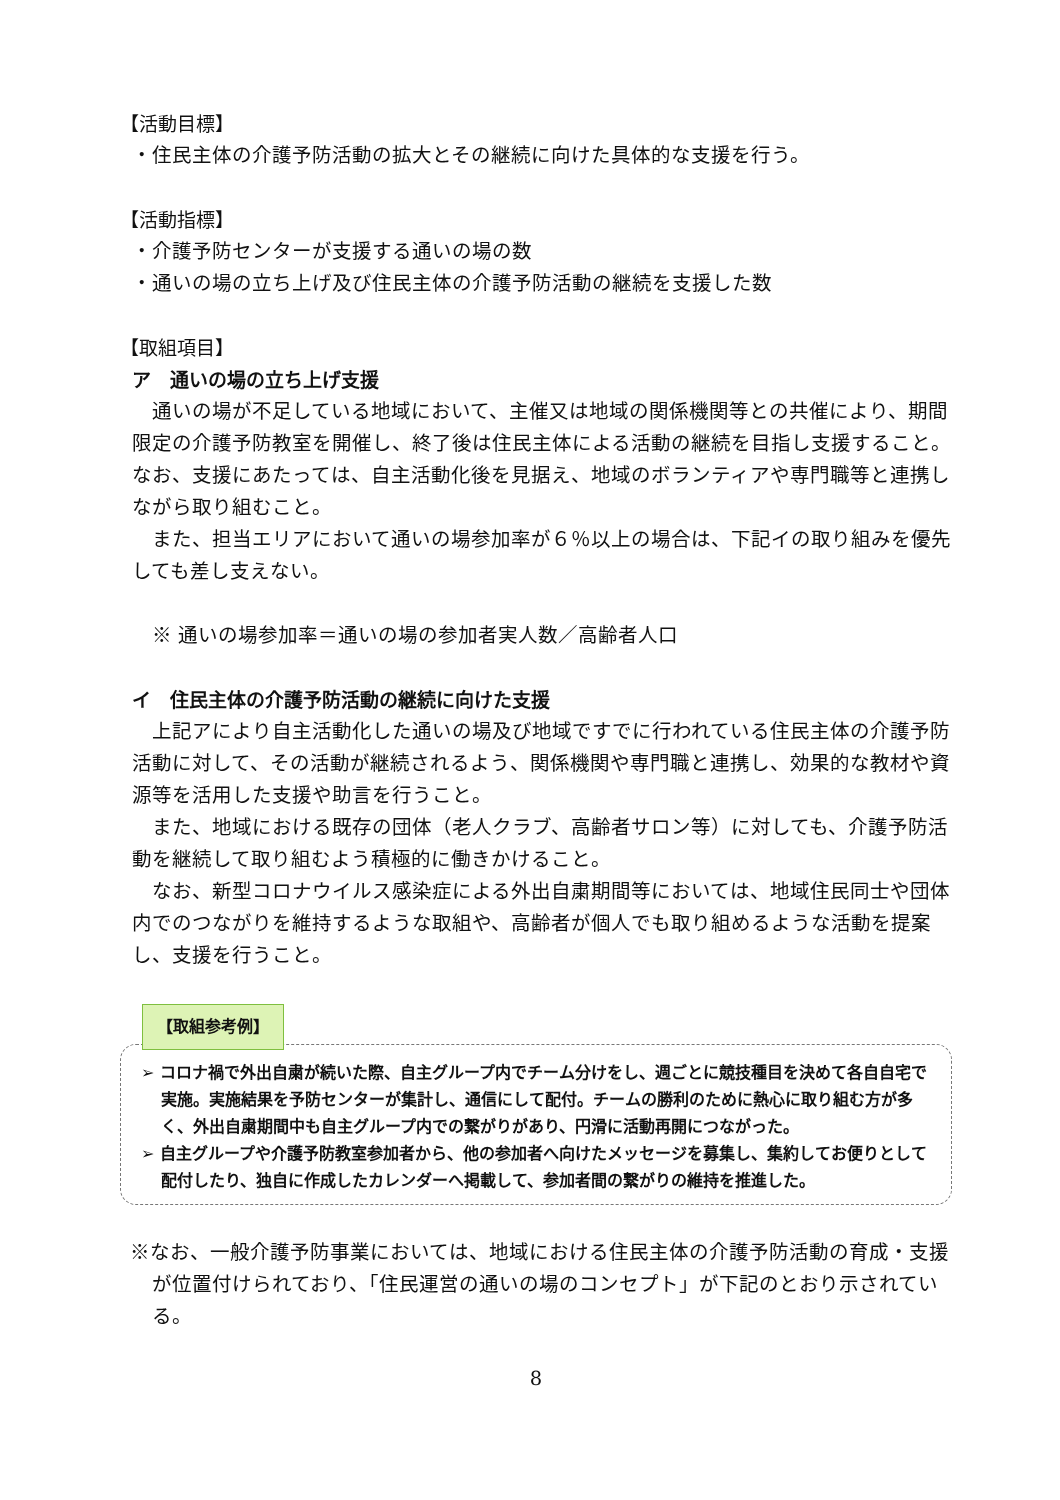【活動目標】
・住民主体の介護予防活動の拡大とその継続に向けた具体的な支援を行う。
【活動指標】
・介護予防センターが支援する通いの場の数
・通いの場の立ち上げ及び住民主体の介護予防活動の継続を支援した数
【取組項目】
ア　通いの場の立ち上げ支援
通いの場が不足している地域において、主催又は地域の関係機関等との共催により、期間限定の介護予防教室を開催し、終了後は住民主体による活動の継続を目指し支援すること。なお、支援にあたっては、自主活動化後を見据え、地域のボランティアや専門職等と連携しながら取り組むこと。
また、担当エリアにおいて通いの場参加率が６％以上の場合は、下記イの取り組みを優先しても差し支えない。
※ 通いの場参加率＝通いの場の参加者実人数／高齢者人口
イ　住民主体の介護予防活動の継続に向けた支援
上記アにより自主活動化した通いの場及び地域ですでに行われている住民主体の介護予防活動に対して、その活動が継続されるよう、関係機関や専門職と連携し、効果的な教材や資源等を活用した支援や助言を行うこと。
また、地域における既存の団体（老人クラブ、高齢者サロン等）に対しても、介護予防活動を継続して取り組むよう積極的に働きかけること。
なお、新型コロナウイルス感染症による外出自粛期間等においては、地域住民同士や団体内でのつながりを維持するような取組や、高齢者が個人でも取り組めるような活動を提案し、支援を行うこと。
【取組参考例】
➢ コロナ禍で外出自粛が続いた際、自主グループ内でチーム分けをし、週ごとに競技種目を決めて各自自宅で実施。実施結果を予防センターが集計し、通信にして配付。チームの勝利のために熱心に取り組む方が多く、外出自粛期間中も自主グループ内での繋がりがあり、円滑に活動再開につながった。
➢ 自主グループや介護予防教室参加者から、他の参加者へ向けたメッセージを募集し、集約してお便りとして配付したり、独自に作成したカレンダーへ掲載して、参加者間の繋がりの維持を推進した。
※なお、一般介護予防事業においては、地域における住民主体の介護予防活動の育成・支援が位置付けられており、「住民運営の通いの場のコンセプト」が下記のとおり示されている。
8